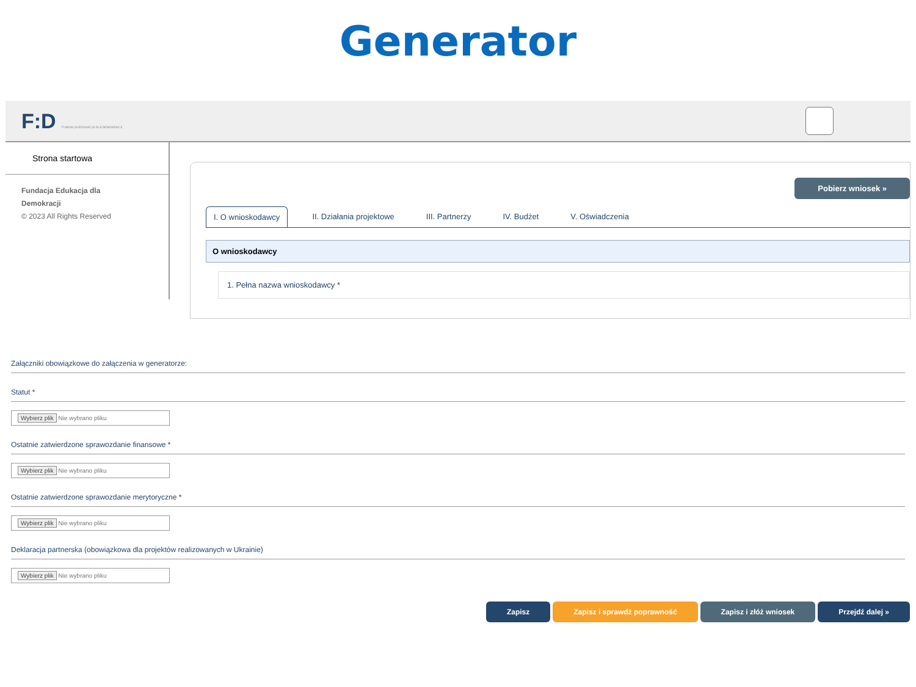Generator
F:D FUNDACJA EDUKACJA DLA DEMOKRACJI
Strona startowa
Fundacja Edukacja dla
Demokracji
© 2023 All Rights Reserved
Pobierz wniosek »
I. O wnioskodawcy II. Działania projektowe III. Partnerzy IV. Budżet V. Oświadczenia
O wnioskodawcy
1. Pełna nazwa wnioskodawcy *
Załączniki obowiązkowe do załączenia w generatorze:
Statut *
Wybierz plik Nie wybrano pliku
Ostatnie zatwierdzone sprawozdanie finansowe *
Wybierz plik Nie wybrano pliku
Ostatnie zatwierdzone sprawozdanie merytoryczne *
Wybierz plik Nie wybrano pliku
Deklaracja partnerska (obowiązkowa dla projektów realizowanych w Ukrainie)
Wybierz plik Nie wybrano pliku
Zapisz Zapisz i sprawdź poprawność Zapisz i złóż wniosek Przejdź dalej »